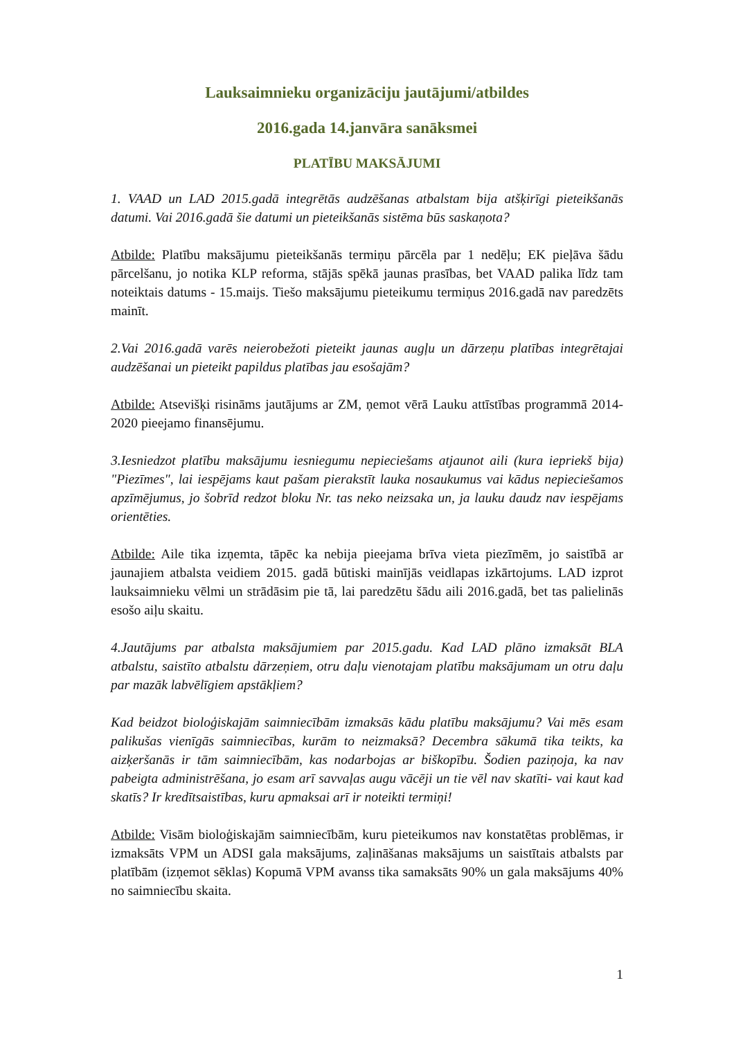Lauksaimnieku organizāciju jautājumi/atbildes
2016.gada 14.janvāra sanāksmei
PLATĪBU MAKSĀJUMI
1. VAAD un LAD 2015.gadā integrētās audzēšanas atbalstam bija atšķirīgi pieteikšanās datumi. Vai 2016.gadā šie datumi un pieteikšanās sistēma būs saskaņota?
Atbilde: Platību maksājumu pieteikšanās termiņu pārcēla par 1 nedēļu; EK pieļāva šādu pārcelšanu, jo notika KLP reforma, stājās spēkā jaunas prasības, bet VAAD palika līdz tam noteiktais datums - 15.maijs. Tiešo maksājumu pieteikumu termiņus 2016.gadā nav paredzēts mainīt.
2.Vai 2016.gadā varēs neierobežoti pieteikt jaunas augļu un dārzeņu platības integrētajai audzēšanai un pieteikt papildus platības jau esošajām?
Atbilde: Atsevišķi risināms jautājums ar ZM, ņemot vērā Lauku attīstības programmā 2014-2020 pieejamo finansējumu.
3.Iesniedzot platību maksājumu iesniegumu nepieciešams atjaunot aili (kura iepriekš bija) "Piezīmes", lai iespējams kaut pašam pierakstīt lauka nosaukumus vai kādus nepieciešamos apzīmējumus, jo šobrīd redzot bloku Nr. tas neko neizsaka un, ja lauku daudz nav iespējams orientēties.
Atbilde: Aile tika izņemta, tāpēc ka nebija pieejama brīva vieta piezīmēm, jo saistībā ar jaunajiem atbalsta veidiem 2015. gadā būtiski mainījās veidlapas izkārtojums. LAD izprot lauksaimnieku vēlmi un strādāsim pie tā, lai paredzētu šādu aili 2016.gadā, bet tas palielinās esošo aiļu skaitu.
4.Jautājums par atbalsta maksājumiem par 2015.gadu. Kad LAD plāno izmaksāt BLA atbalstu, saistīto atbalstu dārzeņiem, otru daļu vienotajam platību maksājumam un otru daļu par mazāk labvēlīgiem apstākļiem?
Kad beidzot bioloģiskajām saimniecībām izmaksās kādu platību maksājumu? Vai mēs esam palikušas vienīgās saimniecības, kurām to neizmaksā? Decembra sākumā tika teikts, ka aizķeršanās ir tām saimniecībām, kas nodarbojas ar biškopību. Šodien paziņoja, ka nav pabeigta administrēšana, jo esam arī savvaļas augu vācēji un tie vēl nav skatīti- vai kaut kad skatīs? Ir kredītsaistības, kuru apmaksai arī ir noteikti termiņi!
Atbilde: Visām bioloģiskajām saimniecībām, kuru pieteikumos nav konstatētas problēmas, ir izmaksāts VPM un ADSI gala maksājums, zaļināšanas maksājums un saistītais atbalsts par platībām (izņemot sēklas) Kopumā VPM avanss tika samaksāts 90% un gala maksājums 40% no saimniecību skaita.
1